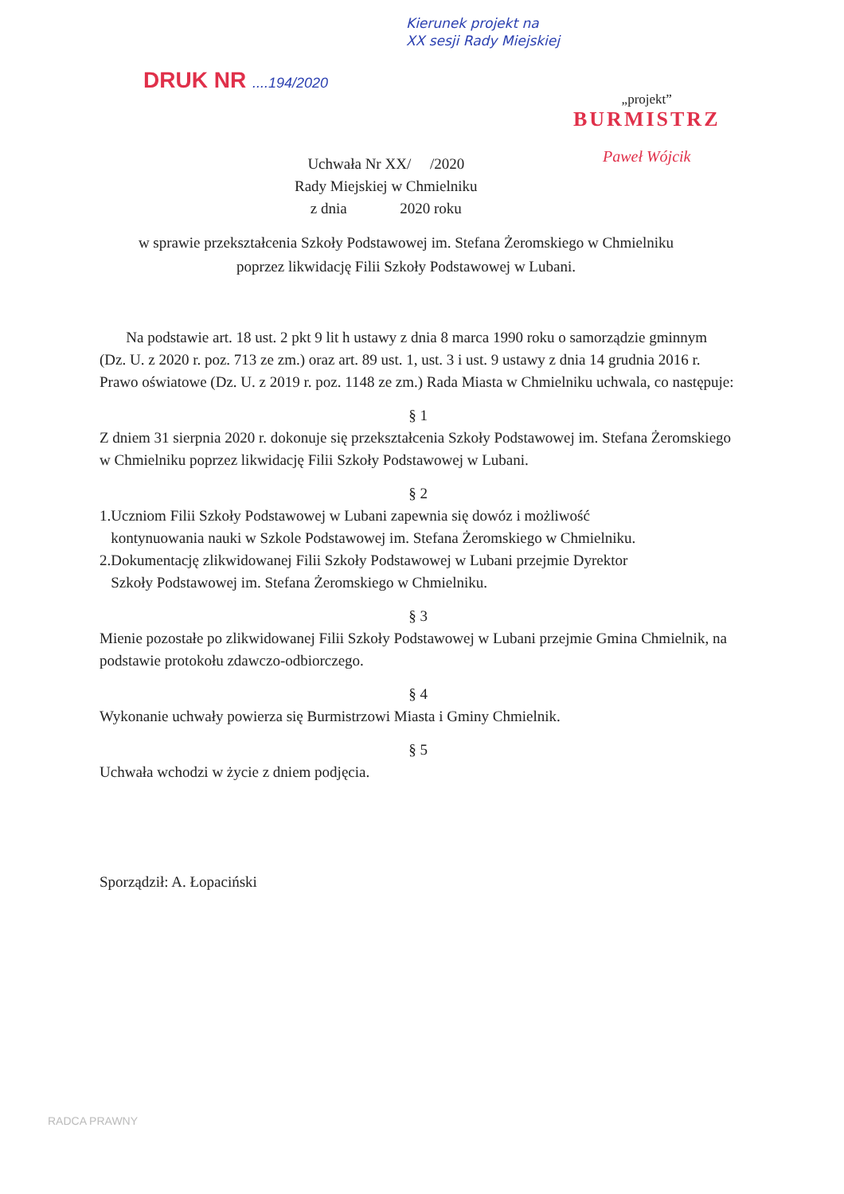Kierunek projekt na
XX sesji Rady Miejskiej
DRUK NR ....194/2020
„projekt”
BURMISTRZ
Paweł Wójcik
Uchwała Nr XX/ /2020
Rady Miejskiej w Chmielniku
z dnia 2020 roku
w sprawie przekształcenia Szkoły Podstawowej im. Stefana Żeromskiego w Chmielniku
poprzez likwidację Filii Szkoły Podstawowej w Lubani.
Na podstawie art. 18 ust. 2 pkt 9 lit h ustawy z dnia 8 marca 1990 roku o samorządzie gminnym (Dz. U. z 2020 r. poz. 713 ze zm.) oraz art. 89 ust. 1, ust. 3 i ust. 9 ustawy z dnia 14 grudnia 2016 r. Prawo oświatowe (Dz. U. z 2019 r. poz. 1148 ze zm.) Rada Miasta w Chmielniku uchwala, co następuje:
§ 1
Z dniem 31 sierpnia 2020 r. dokonuje się przekształcenia Szkoły Podstawowej im. Stefana Żeromskiego w Chmielniku poprzez likwidację Filii Szkoły Podstawowej w Lubani.
§ 2
1.Uczniom Filii Szkoły Podstawowej w Lubani zapewnia się dowóz i możliwość
kontynuowania nauki w Szkole Podstawowej im. Stefana Żeromskiego w Chmielniku.
2.Dokumentację zlikwidowanej Filii Szkoły Podstawowej w Lubani przejmie Dyrektor
Szkoły Podstawowej im. Stefana Żeromskiego w Chmielniku.
§ 3
Mienie pozostałe po zlikwidowanej Filii Szkoły Podstawowej w Lubani przejmie Gmina Chmielnik, na podstawie protokołu zdawczo-odbiorczego.
§ 4
Wykonanie uchwały powierza się Burmistrzowi Miasta i Gminy Chmielnik.
§ 5
Uchwała wchodzi w życie z dniem podjęcia.
Sporządził: A. Łopaciński
RADCA PRAWNY